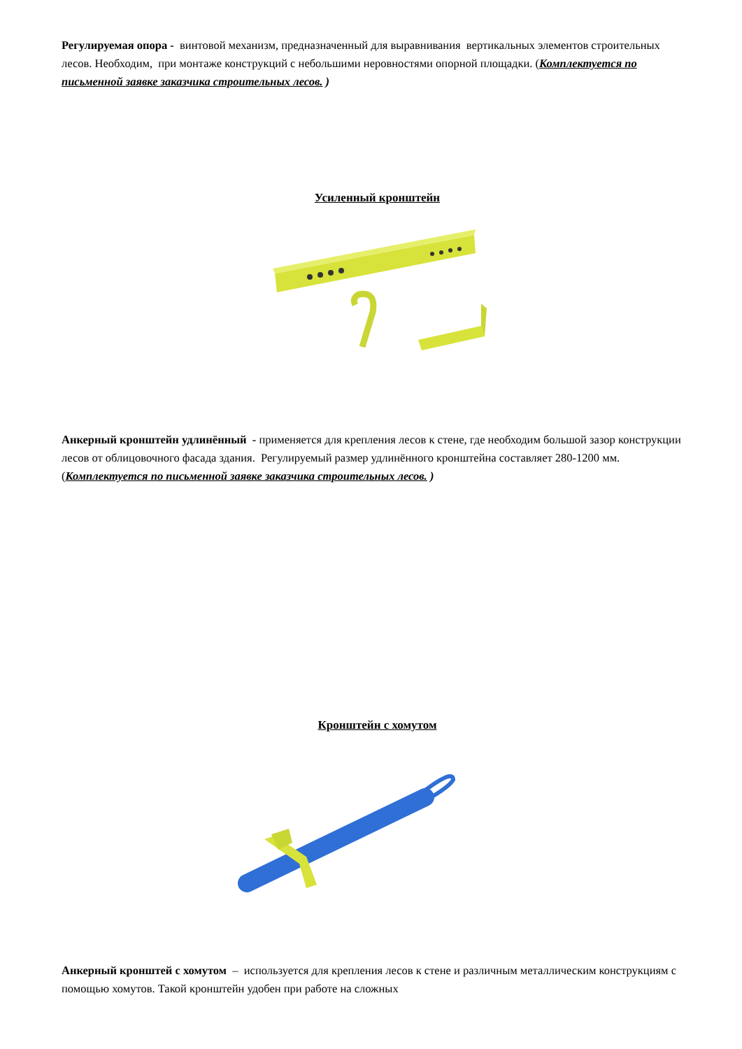Регулируемая опора - винтовой механизм, предназначенный для выравнивания вертикальных элементов строительных лесов. Необходим, при монтаже конструкций с небольшими неровностями опорной площадки. (Комплектуется по письменной заявке заказчика строительных лесов. )
Усиленный кронштейн
Анкерный кронштейн удлинённый - применяется для крепления лесов к стене, где необходим большой зазор конструкции лесов от облицовочного фасада здания. Регулируемый размер удлинённого кронштейна составляет 280-1200 мм. (Комплектуется по письменной заявке заказчика строительных лесов. )
Кронштейн с хомутом
Анкерный кронштей с хомутом – используется для крепления лесов к стене и различным металлическим конструкциям с помощью хомутов. Такой кронштейн удобен при работе на сложных